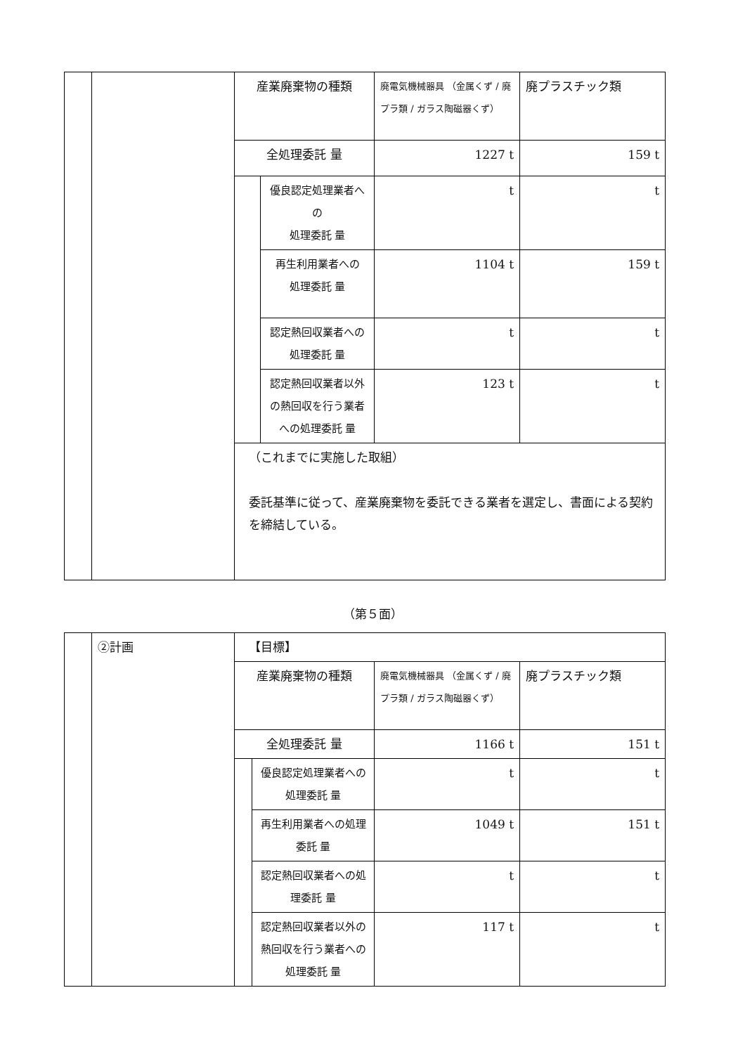| | | 産業廃棄物の種類 | | 廃電気機械器具 （金属くず / 廃プラ類 / ガラス陶磁器くず） | 廃プラスチック類 |
| | | 全処理委託 量 | | 1227 t | 159 t |
| | | | 優良認定処理業者への 処理委託 量 | t | t |
| | | | 再生利用業者への 処理委託 量 | 1104 t | 159 t |
| | | | 認定熱回収業者への処理委託 量 | t | t |
| | | | 認定熱回収業者以外の熱回収を行う業者への処理委託 量 | 123 t | t |
| | | （これまでに実施した取組） 委託基準に従って、産業廃棄物を委託できる業者を選定し、書面による契約を締結している。 | | | |
（第５面）
| | ②計画 | 【目標】 | | | |
| | | 産業廃棄物の種類 | | 廃電気機械器具 （金属くず / 廃プラ類 / ガラス陶磁器くず） | 廃プラスチック類 |
| | | 全処理委託 量 | | 1166 t | 151 t |
| | | | 優良認定処理業者への処理委託 量 | t | t |
| | | | 再生利用業者への処理委託 量 | 1049 t | 151 t |
| | | | 認定熱回収業者への処理委託 量 | t | t |
| | | | 認定熱回収業者以外の熱回収を行う業者への処理委託 量 | 117 t | t |